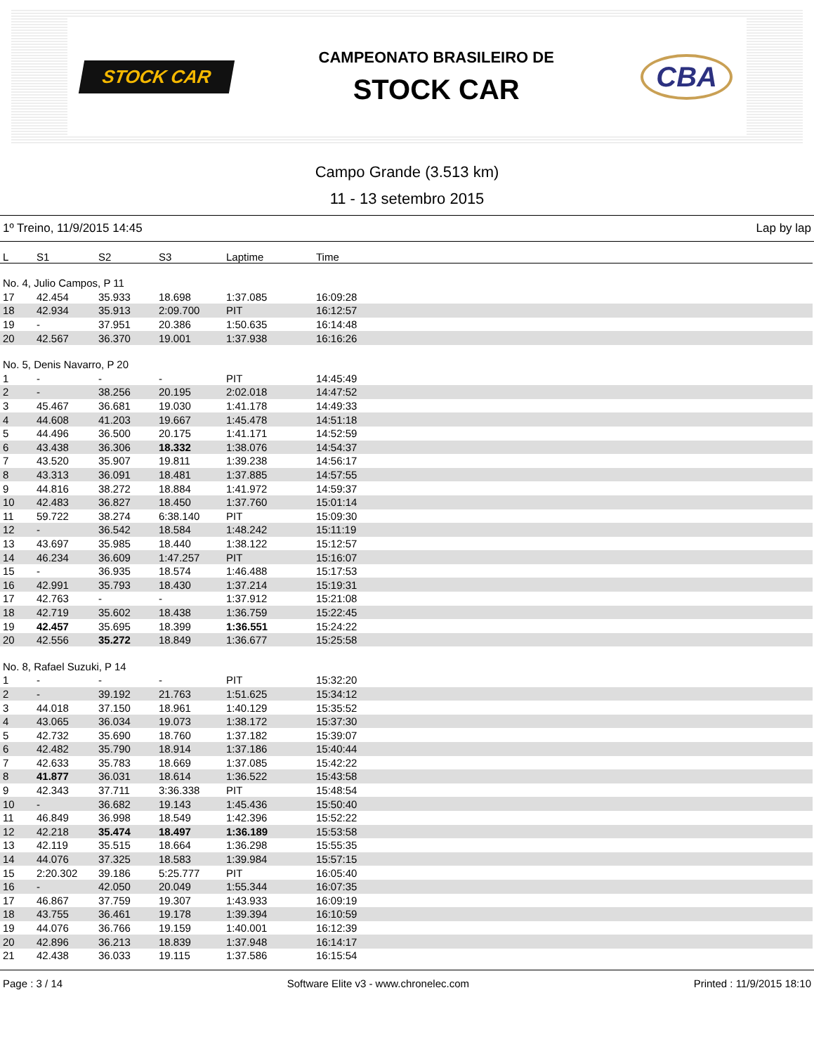STOCK CAR
CAMPEONATO BRASILEIRO DE
STOCK CAR
CBA
Campo Grande (3.513 km)
11 - 13 setembro 2015
1º Treino, 11/9/2015 14:45 Lap by lap
| L | S1 | S2 | S3 | Laptime | Time |
| --- | --- | --- | --- | --- | --- |
| No. 4, Julio Campos, P 11 | | | | | |
| 17 | 42.454 | 35.933 | 18.698 | 1:37.085 | 16:09:28 |
| 18 | 42.934 | 35.913 | 2:09.700 | PIT | 16:12:57 |
| 19 | - | 37.951 | 20.386 | 1:50.635 | 16:14:48 |
| 20 | 42.567 | 36.370 | 19.001 | 1:37.938 | 16:16:26 |
| No. 5, Denis Navarro, P 20 | | | | | |
| 1 | - | - | - | PIT | 14:45:49 |
| 2 | - | 38.256 | 20.195 | 2:02.018 | 14:47:52 |
| 3 | 45.467 | 36.681 | 19.030 | 1:41.178 | 14:49:33 |
| 4 | 44.608 | 41.203 | 19.667 | 1:45.478 | 14:51:18 |
| 5 | 44.496 | 36.500 | 20.175 | 1:41.171 | 14:52:59 |
| 6 | 43.438 | 36.306 | 18.332 | 1:38.076 | 14:54:37 |
| 7 | 43.520 | 35.907 | 19.811 | 1:39.238 | 14:56:17 |
| 8 | 43.313 | 36.091 | 18.481 | 1:37.885 | 14:57:55 |
| 9 | 44.816 | 38.272 | 18.884 | 1:41.972 | 14:59:37 |
| 10 | 42.483 | 36.827 | 18.450 | 1:37.760 | 15:01:14 |
| 11 | 59.722 | 38.274 | 6:38.140 | PIT | 15:09:30 |
| 12 | - | 36.542 | 18.584 | 1:48.242 | 15:11:19 |
| 13 | 43.697 | 35.985 | 18.440 | 1:38.122 | 15:12:57 |
| 14 | 46.234 | 36.609 | 1:47.257 | PIT | 15:16:07 |
| 15 | - | 36.935 | 18.574 | 1:46.488 | 15:17:53 |
| 16 | 42.991 | 35.793 | 18.430 | 1:37.214 | 15:19:31 |
| 17 | 42.763 | - | - | 1:37.912 | 15:21:08 |
| 18 | 42.719 | 35.602 | 18.438 | 1:36.759 | 15:22:45 |
| 19 | 42.457 | 35.695 | 18.399 | 1:36.551 | 15:24:22 |
| 20 | 42.556 | 35.272 | 18.849 | 1:36.677 | 15:25:58 |
| No. 8, Rafael Suzuki, P 14 | | | | | |
| 1 | - | - | - | PIT | 15:32:20 |
| 2 | - | 39.192 | 21.763 | 1:51.625 | 15:34:12 |
| 3 | 44.018 | 37.150 | 18.961 | 1:40.129 | 15:35:52 |
| 4 | 43.065 | 36.034 | 19.073 | 1:38.172 | 15:37:30 |
| 5 | 42.732 | 35.690 | 18.760 | 1:37.182 | 15:39:07 |
| 6 | 42.482 | 35.790 | 18.914 | 1:37.186 | 15:40:44 |
| 7 | 42.633 | 35.783 | 18.669 | 1:37.085 | 15:42:22 |
| 8 | 41.877 | 36.031 | 18.614 | 1:36.522 | 15:43:58 |
| 9 | 42.343 | 37.711 | 3:36.338 | PIT | 15:48:54 |
| 10 | - | 36.682 | 19.143 | 1:45.436 | 15:50:40 |
| 11 | 46.849 | 36.998 | 18.549 | 1:42.396 | 15:52:22 |
| 12 | 42.218 | 35.474 | 18.497 | 1:36.189 | 15:53:58 |
| 13 | 42.119 | 35.515 | 18.664 | 1:36.298 | 15:55:35 |
| 14 | 44.076 | 37.325 | 18.583 | 1:39.984 | 15:57:15 |
| 15 | 2:20.302 | 39.186 | 5:25.777 | PIT | 16:05:40 |
| 16 | - | 42.050 | 20.049 | 1:55.344 | 16:07:35 |
| 17 | 46.867 | 37.759 | 19.307 | 1:43.933 | 16:09:19 |
| 18 | 43.755 | 36.461 | 19.178 | 1:39.394 | 16:10:59 |
| 19 | 44.076 | 36.766 | 19.159 | 1:40.001 | 16:12:39 |
| 20 | 42.896 | 36.213 | 18.839 | 1:37.948 | 16:14:17 |
| 21 | 42.438 | 36.033 | 19.115 | 1:37.586 | 16:15:54 |
Page : 3 / 14 Software Elite v3 - www.chronelec.com Printed : 11/9/2015 18:10